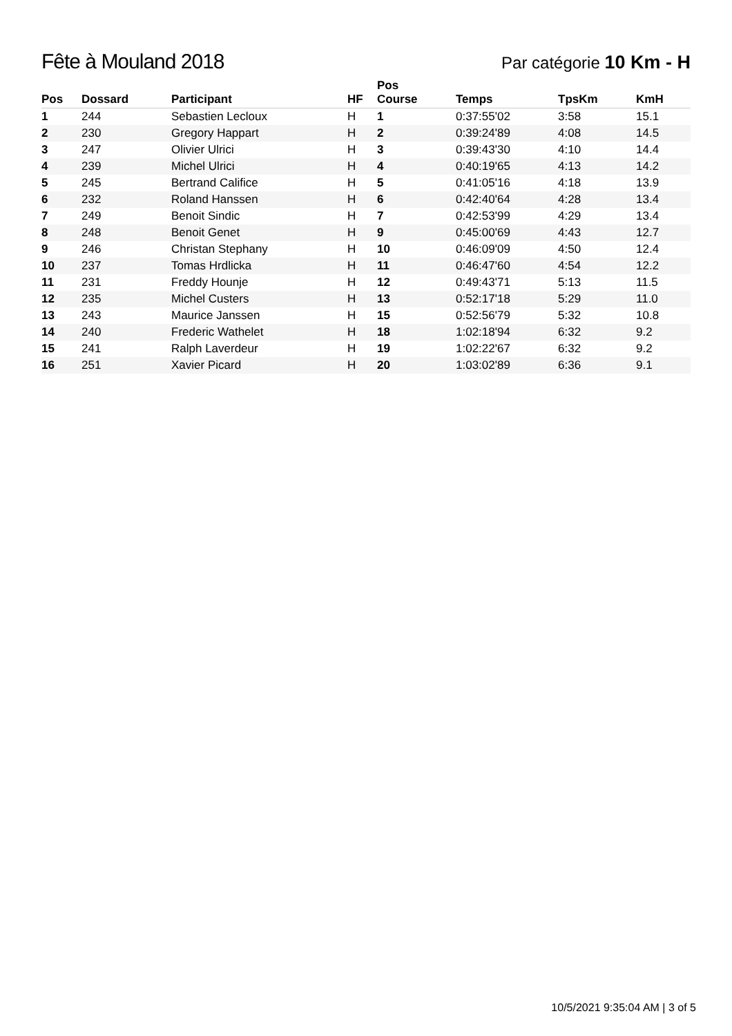Fête à Mouland 2018
Par catégorie 10 Km - H
| Pos | Dossard | Participant | HF | Pos Course | Temps | TpsKm | KmH |
| --- | --- | --- | --- | --- | --- | --- | --- |
| 1 | 244 | Sebastien Lecloux | H | 1 | 0:37:55'02 | 3:58 | 15.1 |
| 2 | 230 | Gregory Happart | H | 2 | 0:39:24'89 | 4:08 | 14.5 |
| 3 | 247 | Olivier Ulrici | H | 3 | 0:39:43'30 | 4:10 | 14.4 |
| 4 | 239 | Michel Ulrici | H | 4 | 0:40:19'65 | 4:13 | 14.2 |
| 5 | 245 | Bertrand Califice | H | 5 | 0:41:05'16 | 4:18 | 13.9 |
| 6 | 232 | Roland Hanssen | H | 6 | 0:42:40'64 | 4:28 | 13.4 |
| 7 | 249 | Benoit Sindic | H | 7 | 0:42:53'99 | 4:29 | 13.4 |
| 8 | 248 | Benoit Genet | H | 9 | 0:45:00'69 | 4:43 | 12.7 |
| 9 | 246 | Christan Stephany | H | 10 | 0:46:09'09 | 4:50 | 12.4 |
| 10 | 237 | Tomas Hrdlicka | H | 11 | 0:46:47'60 | 4:54 | 12.2 |
| 11 | 231 | Freddy Hounje | H | 12 | 0:49:43'71 | 5:13 | 11.5 |
| 12 | 235 | Michel Custers | H | 13 | 0:52:17'18 | 5:29 | 11.0 |
| 13 | 243 | Maurice Janssen | H | 15 | 0:52:56'79 | 5:32 | 10.8 |
| 14 | 240 | Frederic Wathelet | H | 18 | 1:02:18'94 | 6:32 | 9.2 |
| 15 | 241 | Ralph Laverdeur | H | 19 | 1:02:22'67 | 6:32 | 9.2 |
| 16 | 251 | Xavier Picard | H | 20 | 1:03:02'89 | 6:36 | 9.1 |
10/5/2021 9:35:04 AM | 3 of 5